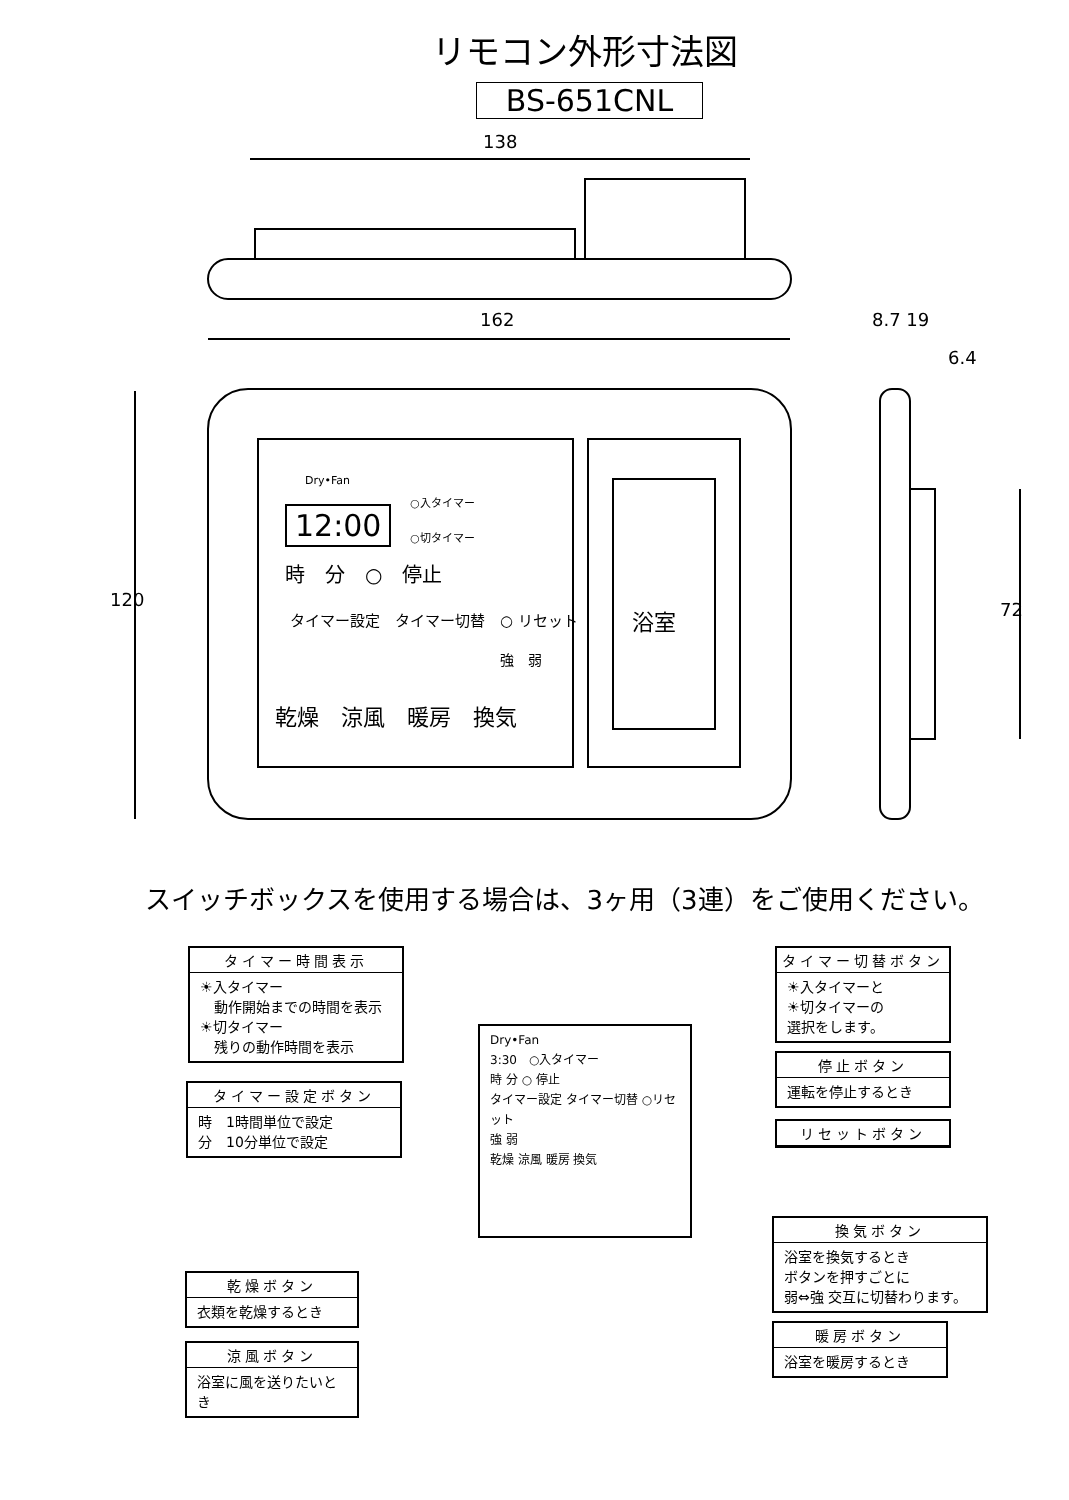リモコン外形寸法図
BS-651CNL
138
162
120
8.7 19
6.4
72
Dry•Fan
12:00
○入タイマー
○切タイマー
時　分　○　停止
タイマー設定　タイマー切替　○ リセット
強　弱
乾燥　涼風　暖房　換気
浴室
スイッチボックスを使用する場合は、3ヶ用（3連）をご使用ください。
タイマー時間表示
☀入タイマー
　動作開始までの時間を表示
☀切タイマー
　残りの動作時間を表示
タイマー設定ボタン
時　1時間単位で設定
分　10分単位で設定
乾燥ボタン
衣類を乾燥するとき
涼風ボタン
浴室に風を送りたいとき
Dry•Fan
3:30　○入タイマー
時 分 ○ 停止
タイマー設定 タイマー切替 ○リセット
強 弱
乾燥 涼風 暖房 換気
タイマー切替ボタン
☀入タイマーと
☀切タイマーの
選択をします。
停止ボタン
運転を停止するとき
リセットボタン
換気ボタン
浴室を換気するとき
ボタンを押すごとに
弱⇔強 交互に切替わります。
暖房ボタン
浴室を暖房するとき